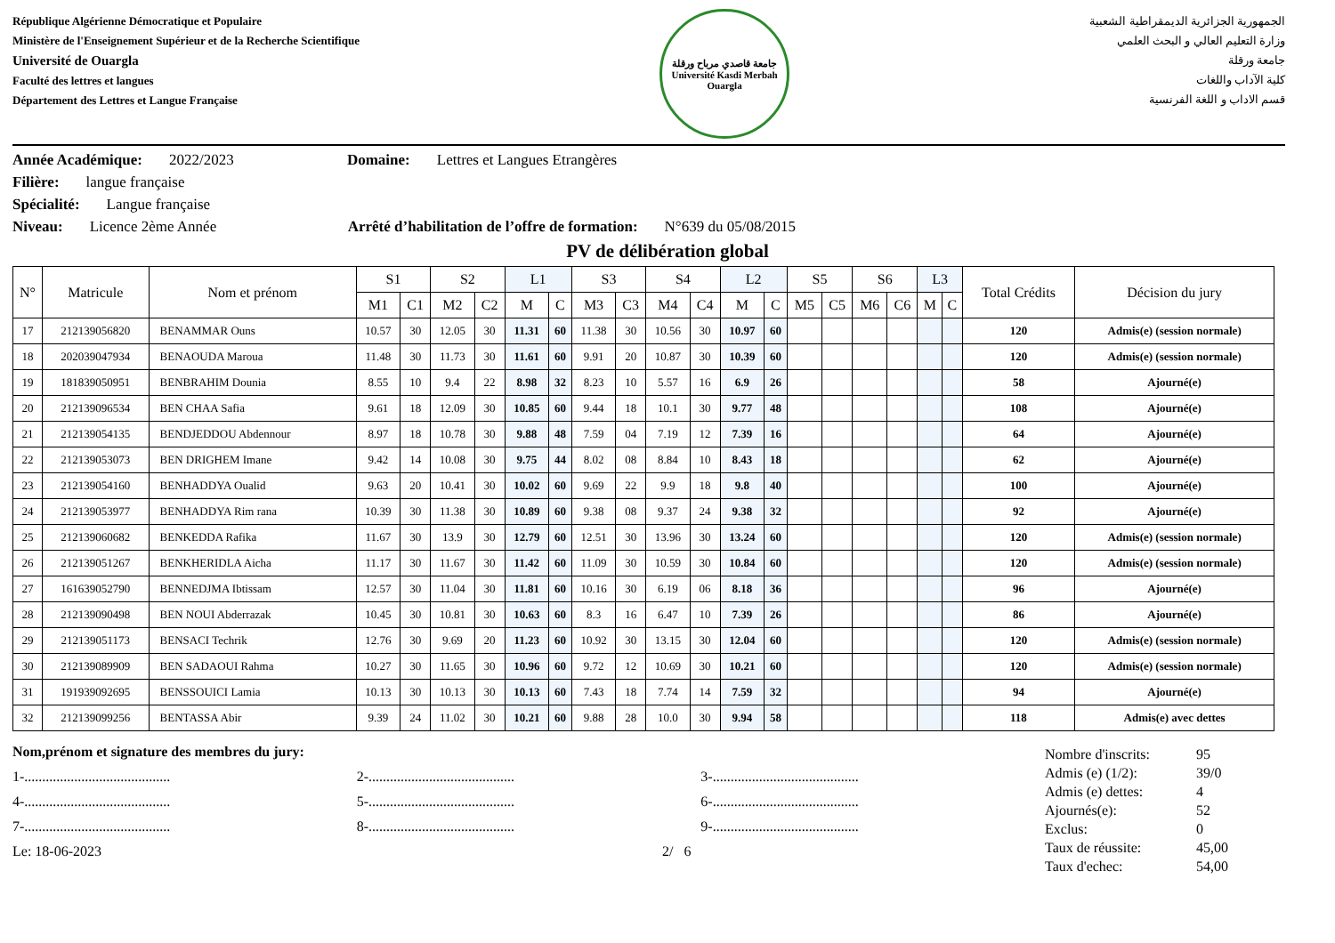République Algérienne Démocratique et Populaire
Ministère de l'Enseignement Supérieur et de la Recherche Scientifique
Université de Ouargla
Faculté des lettres et langues
Département des Lettres et Langue Française
جامعة قاصدي مرباح ورقلة
Université Kasdi Merbah Ouargla
الجمهورية الجزائرية الديمقراطية الشعبية
وزارة التعليم العالي و البحث العلمي
جامعة ورقلة
كلية الآداب واللغات
قسم الاداب و اللغة الفرنسية
Année Académique: 2022/2023 Domaine: Lettres et Langues Etrangères
Filière: langue française
Spécialité: Langue française
Niveau: Licence 2ème Année Arrêté d’habilitation de l’offre de formation: N°639 du 05/08/2015
PV de délibération global
| N° | Matricule | Nom et prénom | S1 | | S2 | | L1 | | S3 | | S4 | | L2 | | S5 | | S6 | | L3 | | Total Crédits | Décision du jury |
| --- | --- | --- | --- | --- | --- | --- | --- | --- | --- | --- | --- | --- | --- | --- | --- | --- | --- | --- | --- | --- | --- | --- |
| | | | M1 | C1 | M2 | C2 | M | C | M3 | C3 | M4 | C4 | M | C | M5 | C5 | M6 | C6 | M | C | | |
| 17 | 212139056820 | BENAMMAR Ouns | 10.57 | 30 | 12.05 | 30 | 11.31 | 60 | 11.38 | 30 | 10.56 | 30 | 10.97 | 60 | | | | | | | 120 | Admis(e) (session normale) |
| 18 | 202039047934 | BENAOUDA Maroua | 11.48 | 30 | 11.73 | 30 | 11.61 | 60 | 9.91 | 20 | 10.87 | 30 | 10.39 | 60 | | | | | | | 120 | Admis(e) (session normale) |
| 19 | 181839050951 | BENBRAHIM Dounia | 8.55 | 10 | 9.4 | 22 | 8.98 | 32 | 8.23 | 10 | 5.57 | 16 | 6.9 | 26 | | | | | | | 58 | Ajourné(e) |
| 20 | 212139096534 | BEN CHAA Safia | 9.61 | 18 | 12.09 | 30 | 10.85 | 60 | 9.44 | 18 | 10.1 | 30 | 9.77 | 48 | | | | | | | 108 | Ajourné(e) |
| 21 | 212139054135 | BENDJEDDOU Abdennour | 8.97 | 18 | 10.78 | 30 | 9.88 | 48 | 7.59 | 04 | 7.19 | 12 | 7.39 | 16 | | | | | | | 64 | Ajourné(e) |
| 22 | 212139053073 | BEN DRIGHEM Imane | 9.42 | 14 | 10.08 | 30 | 9.75 | 44 | 8.02 | 08 | 8.84 | 10 | 8.43 | 18 | | | | | | | 62 | Ajourné(e) |
| 23 | 212139054160 | BENHADDYA Oualid | 9.63 | 20 | 10.41 | 30 | 10.02 | 60 | 9.69 | 22 | 9.9 | 18 | 9.8 | 40 | | | | | | | 100 | Ajourné(e) |
| 24 | 212139053977 | BENHADDYA Rim rana | 10.39 | 30 | 11.38 | 30 | 10.89 | 60 | 9.38 | 08 | 9.37 | 24 | 9.38 | 32 | | | | | | | 92 | Ajourné(e) |
| 25 | 212139060682 | BENKEDDA Rafika | 11.67 | 30 | 13.9 | 30 | 12.79 | 60 | 12.51 | 30 | 13.96 | 30 | 13.24 | 60 | | | | | | | 120 | Admis(e) (session normale) |
| 26 | 212139051267 | BENKHERIDLA Aicha | 11.17 | 30 | 11.67 | 30 | 11.42 | 60 | 11.09 | 30 | 10.59 | 30 | 10.84 | 60 | | | | | | | 120 | Admis(e) (session normale) |
| 27 | 161639052790 | BENNEDJMA Ibtissam | 12.57 | 30 | 11.04 | 30 | 11.81 | 60 | 10.16 | 30 | 6.19 | 06 | 8.18 | 36 | | | | | | | 96 | Ajourné(e) |
| 28 | 212139090498 | BEN NOUI Abderrazak | 10.45 | 30 | 10.81 | 30 | 10.63 | 60 | 8.3 | 16 | 6.47 | 10 | 7.39 | 26 | | | | | | | 86 | Ajourné(e) |
| 29 | 212139051173 | BENSACI Techrik | 12.76 | 30 | 9.69 | 20 | 11.23 | 60 | 10.92 | 30 | 13.15 | 30 | 12.04 | 60 | | | | | | | 120 | Admis(e) (session normale) |
| 30 | 212139089909 | BEN SADAOUI Rahma | 10.27 | 30 | 11.65 | 30 | 10.96 | 60 | 9.72 | 12 | 10.69 | 30 | 10.21 | 60 | | | | | | | 120 | Admis(e) (session normale) |
| 31 | 191939092695 | BENSSOUICI Lamia | 10.13 | 30 | 10.13 | 30 | 10.13 | 60 | 7.43 | 18 | 7.74 | 14 | 7.59 | 32 | | | | | | | 94 | Ajourné(e) |
| 32 | 212139099256 | BENTASSA Abir | 9.39 | 24 | 11.02 | 30 | 10.21 | 60 | 9.88 | 28 | 10.0 | 30 | 9.94 | 58 | | | | | | | 118 | Admis(e) avec dettes |
Nom,prénom et signature des membres du jury:
1-......................................... 2-......................................... 3-.........................................
4-......................................... 5-......................................... 6-.........................................
7-......................................... 8-......................................... 9-.........................................
Le: 18-06-2023 2/ 6
Nombre d'inscrits: 95
Admis (e) (1/2): 39/0
Admis (e) dettes: 4
Ajournés(e): 52
Exclus: 0
Taux de réussite: 45,00
Taux d'echec: 54,00